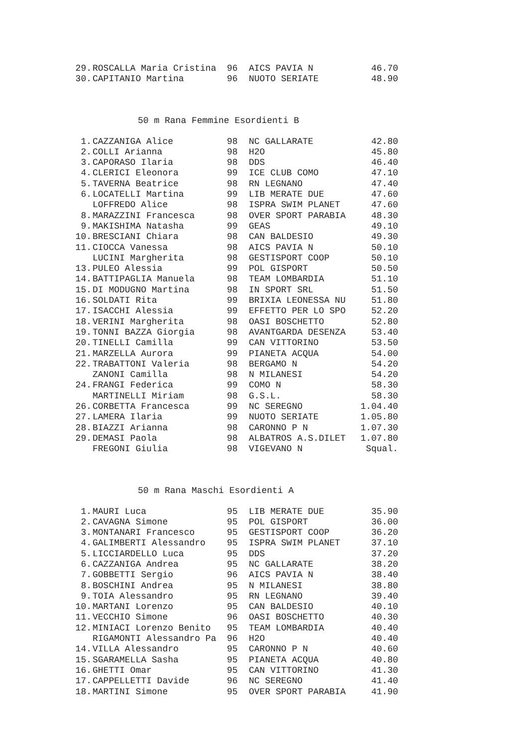| 29. | ROSCALLA Maria Cristina | 96 | AICS PAVIA N | 46.70 |
| 30. | CAPITANIO Martina | 96 | NUOTO SERIATE | 48.90 |
50 m Rana Femmine Esordienti B
| 1. | CAZZANIGA Alice | 98 | NC GALLARATE | 42.80 |
| 2. | COLLI Arianna | 98 | H2O | 45.80 |
| 3. | CAPORASO Ilaria | 98 | DDS | 46.40 |
| 4. | CLERICI Eleonora | 99 | ICE CLUB COMO | 47.10 |
| 5. | TAVERNA Beatrice | 98 | RN LEGNANO | 47.40 |
| 6. | LOCATELLI Martina | 99 | LIB MERATE DUE | 47.60 |
| | LOFFREDO Alice | 98 | ISPRA SWIM PLANET | 47.60 |
| 8. | MARAZZINI Francesca | 98 | OVER SPORT PARABIA | 48.30 |
| 9. | MAKISHIMA Natasha | 99 | GEAS | 49.10 |
| 10. | BRESCIANI Chiara | 98 | CAN BALDESIO | 49.30 |
| 11. | CIOCCA Vanessa | 98 | AICS PAVIA N | 50.10 |
| | LUCINI Margherita | 98 | GESTISPORT COOP | 50.10 |
| 13. | PULEO Alessia | 99 | POL GISPORT | 50.50 |
| 14. | BATTIPAGLIA Manuela | 98 | TEAM LOMBARDIA | 51.10 |
| 15. | DI MODUGNO Martina | 98 | IN SPORT SRL | 51.50 |
| 16. | SOLDATI Rita | 99 | BRIXIA LEONESSA NU | 51.80 |
| 17. | ISACCHI Alessia | 99 | EFFETTO PER LO SPO | 52.20 |
| 18. | VERINI Margherita | 98 | OASI BOSCHETTO | 52.80 |
| 19. | TONNI BAZZA Giorgia | 98 | AVANTGARDA DESENZA | 53.40 |
| 20. | TINELLI Camilla | 99 | CAN VITTORINO | 53.50 |
| 21. | MARZELLA Aurora | 99 | PIANETA ACQUA | 54.00 |
| 22. | TRABATTONI Valeria | 98 | BERGAMO N | 54.20 |
| | ZANONI Camilla | 98 | N MILANESI | 54.20 |
| 24. | FRANGI Federica | 99 | COMO N | 58.30 |
| | MARTINELLI Miriam | 98 | G.S.L. | 58.30 |
| 26. | CORBETTA Francesca | 99 | NC SEREGNO | 1.04.40 |
| 27. | LAMERA Ilaria | 99 | NUOTO SERIATE | 1.05.80 |
| 28. | BIAZZI Arianna | 98 | CARONNO P N | 1.07.30 |
| 29. | DEMASI Paola | 98 | ALBATROS A.S.DILET | 1.07.80 |
| | FREGONI Giulia | 98 | VIGEVANO N | Squal. |
50 m Rana Maschi Esordienti A
| 1. | MAURI Luca | 95 | LIB MERATE DUE | 35.90 |
| 2. | CAVAGNA Simone | 95 | POL GISPORT | 36.00 |
| 3. | MONTANARI Francesco | 95 | GESTISPORT COOP | 36.20 |
| 4. | GALIMBERTI Alessandro | 95 | ISPRA SWIM PLANET | 37.10 |
| 5. | LICCIARDELLO Luca | 95 | DDS | 37.20 |
| 6. | CAZZANIGA Andrea | 95 | NC GALLARATE | 38.20 |
| 7. | GOBBETTI Sergio | 96 | AICS PAVIA N | 38.40 |
| 8. | BOSCHINI Andrea | 95 | N MILANESI | 38.80 |
| 9. | TOIA Alessandro | 95 | RN LEGNANO | 39.40 |
| 10. | MARTANI Lorenzo | 95 | CAN BALDESIO | 40.10 |
| 11. | VECCHIO Simone | 96 | OASI BOSCHETTO | 40.30 |
| 12. | MINIACI Lorenzo Benito | 95 | TEAM LOMBARDIA | 40.40 |
| | RIGAMONTI Alessandro Pa | 96 | H2O | 40.40 |
| 14. | VILLA Alessandro | 95 | CARONNO P N | 40.60 |
| 15. | SGARAMELLA Sasha | 95 | PIANETA ACQUA | 40.80 |
| 16. | GHETTI Omar | 95 | CAN VITTORINO | 41.30 |
| 17. | CAPPELLETTI Davide | 96 | NC SEREGNO | 41.40 |
| 18. | MARTINI Simone | 95 | OVER SPORT PARABIA | 41.90 |